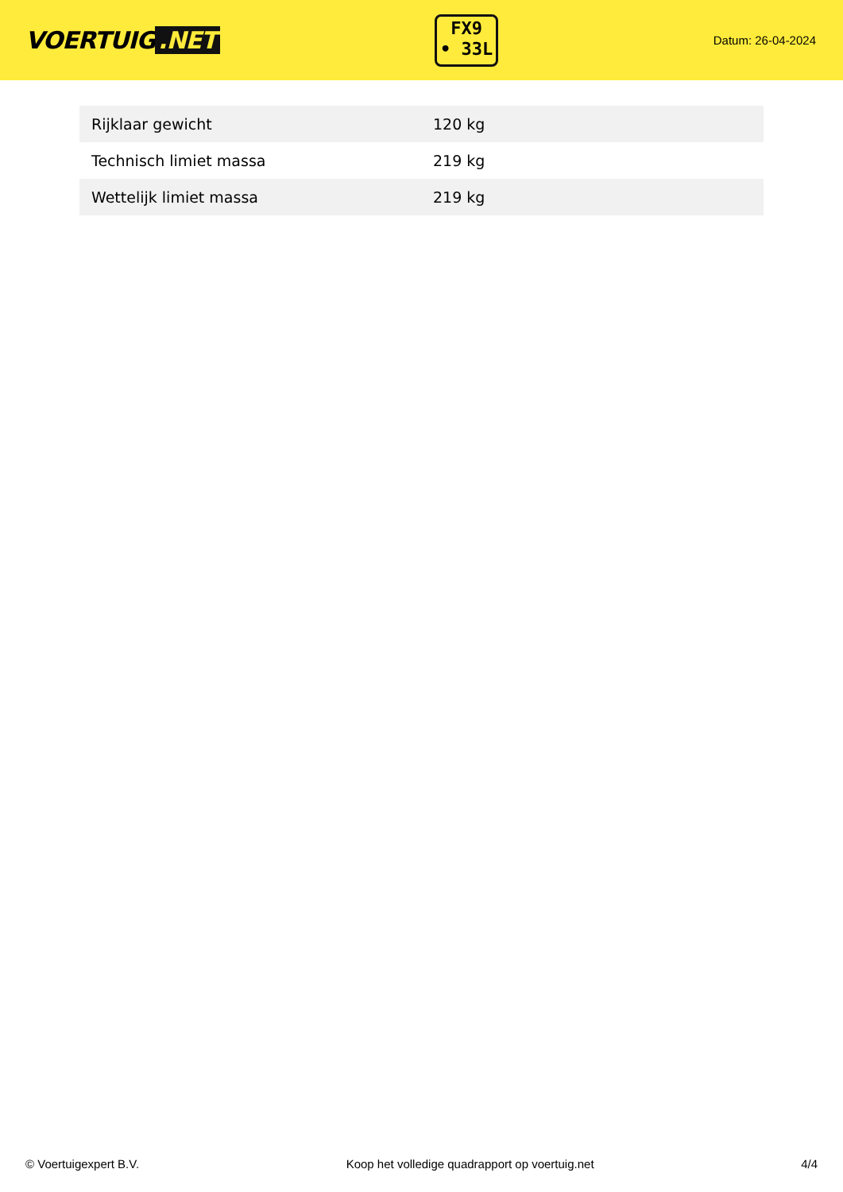VOERTUIG.NET
FX9
• 33L
Datum: 26-04-2024
| Rijklaar gewicht | 120 kg |
| Technisch limiet massa | 219 kg |
| Wettelijk limiet massa | 219 kg |
© Voertuigexpert B.V. Koop het volledige quadrapport op voertuig.net 4/4